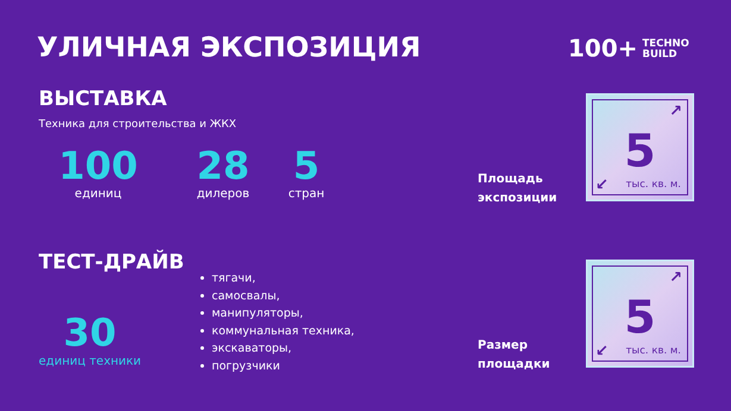УЛИЧНАЯ ЭКСПОЗИЦИЯ
100+ TECHNO
BUILD
ВЫСТАВКА
Техника для строительства и ЖКХ
100
единиц
28
дилеров
5
стран
Площадь
экспозиции
↗
5
↙ тыс. кв. м.
ТЕСТ-ДРАЙВ
30
единиц техники
тягачи,
самосвалы,
манипуляторы,
коммунальная техника,
экскаваторы,
погрузчики
Размер
площадки
↗
5
↙ тыс. кв. м.